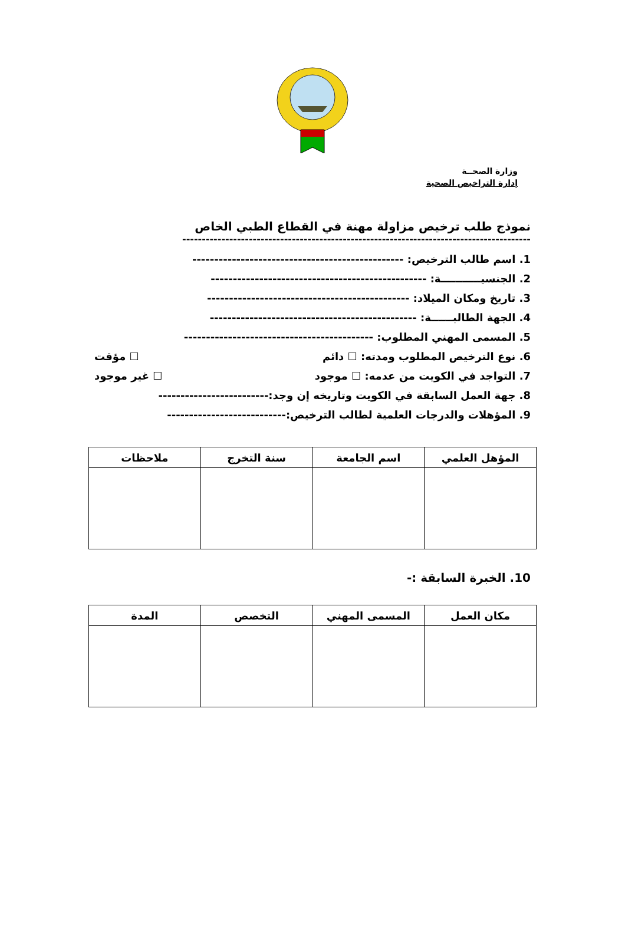وزارة الصحــة
إدارة التراخيص الصحية
نموذج طلب ترخيص مزاولة مهنة في القطاع الطبي الخاص
-----------------------------------------------------------------------------------------
1. اسم طالب الترخيص: ------------------------------------------------
2. الجنسيـــــــــــة: -------------------------------------------------
3. تاريخ ومكان الميلاد: ----------------------------------------------
4. الجهة الطالبــــــة: -----------------------------------------------
5. المسمى المهني المطلوب: -------------------------------------------
6. نوع الترخيص المطلوب ومدته: ☐ دائم ☐ مؤقت
7. التواجد في الكويت من عدمه: ☐ موجود ☐ غير موجود
8. جهة العمل السابقة في الكويت وتاريخه إن وجد:-------------------------
9. المؤهلات والدرجات العلمية لطالب الترخيص:---------------------------
| المؤهل العلمي | اسم الجامعة | سنة التخرج | ملاحظات |
| --- | --- | --- | --- |
10. الخبرة السابقة :-
| مكان العمل | المسمى المهني | التخصص | المدة |
| --- | --- | --- | --- |